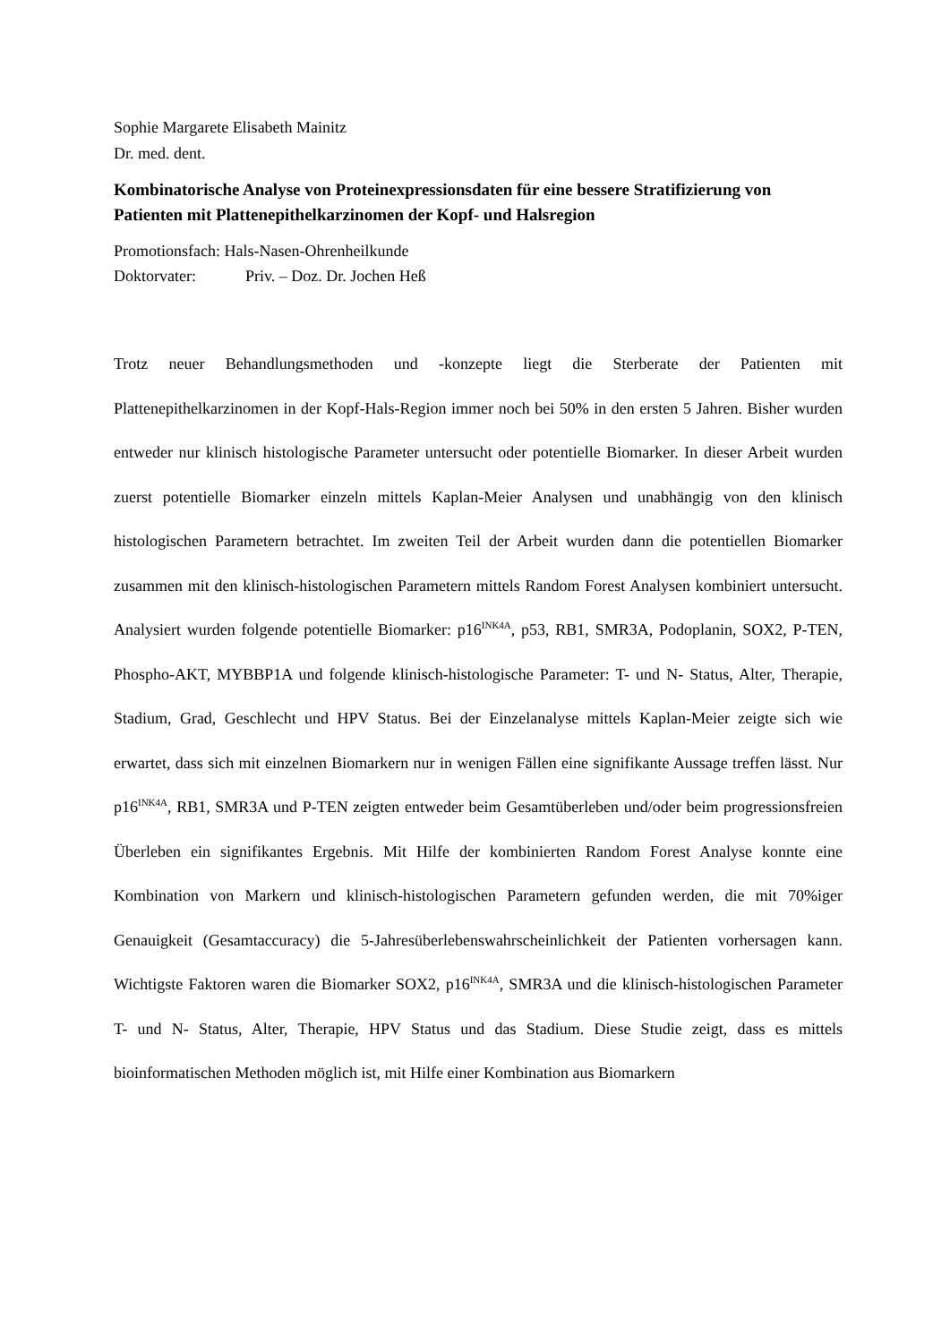Sophie Margarete Elisabeth Mainitz
Dr. med. dent.
Kombinatorische Analyse von Proteinexpressionsdaten für eine bessere Stratifizierung von Patienten mit Plattenepithelkarzinomen der Kopf- und Halsregion
Promotionsfach: Hals-Nasen-Ohrenheilkunde
Doktorvater: Priv. – Doz. Dr. Jochen Heß
Trotz neuer Behandlungsmethoden und -konzepte liegt die Sterberate der Patienten mit Plattenepithelkarzinomen in der Kopf-Hals-Region immer noch bei 50% in den ersten 5 Jahren. Bisher wurden entweder nur klinisch histologische Parameter untersucht oder potentielle Biomarker. In dieser Arbeit wurden zuerst potentielle Biomarker einzeln mittels Kaplan-Meier Analysen und unabhängig von den klinisch histologischen Parametern betrachtet. Im zweiten Teil der Arbeit wurden dann die potentiellen Biomarker zusammen mit den klinisch-histologischen Parametern mittels Random Forest Analysen kombiniert untersucht. Analysiert wurden folgende potentielle Biomarker: p16<sup>INK4A</sup>, p53, RB1, SMR3A, Podoplanin, SOX2, P-TEN, Phospho-AKT, MYBBP1A und folgende klinisch-histologische Parameter: T- und N- Status, Alter, Therapie, Stadium, Grad, Geschlecht und HPV Status. Bei der Einzelanalyse mittels Kaplan-Meier zeigte sich wie erwartet, dass sich mit einzelnen Biomarkern nur in wenigen Fällen eine signifikante Aussage treffen lässt. Nur p16<sup>INK4A</sup>, RB1, SMR3A und P-TEN zeigten entweder beim Gesamtüberleben und/oder beim progressionsfreien Überleben ein signifikantes Ergebnis. Mit Hilfe der kombinierten Random Forest Analyse konnte eine Kombination von Markern und klinisch-histologischen Parametern gefunden werden, die mit 70%iger Genauigkeit (Gesamtaccuracy) die 5-Jahresüberlebenswahrscheinlichkeit der Patienten vorhersagen kann. Wichtigste Faktoren waren die Biomarker SOX2, p16<sup>INK4A</sup>, SMR3A und die klinisch-histologischen Parameter T- und N- Status, Alter, Therapie, HPV Status und das Stadium. Diese Studie zeigt, dass es mittels bioinformatischen Methoden möglich ist, mit Hilfe einer Kombination aus Biomarkern